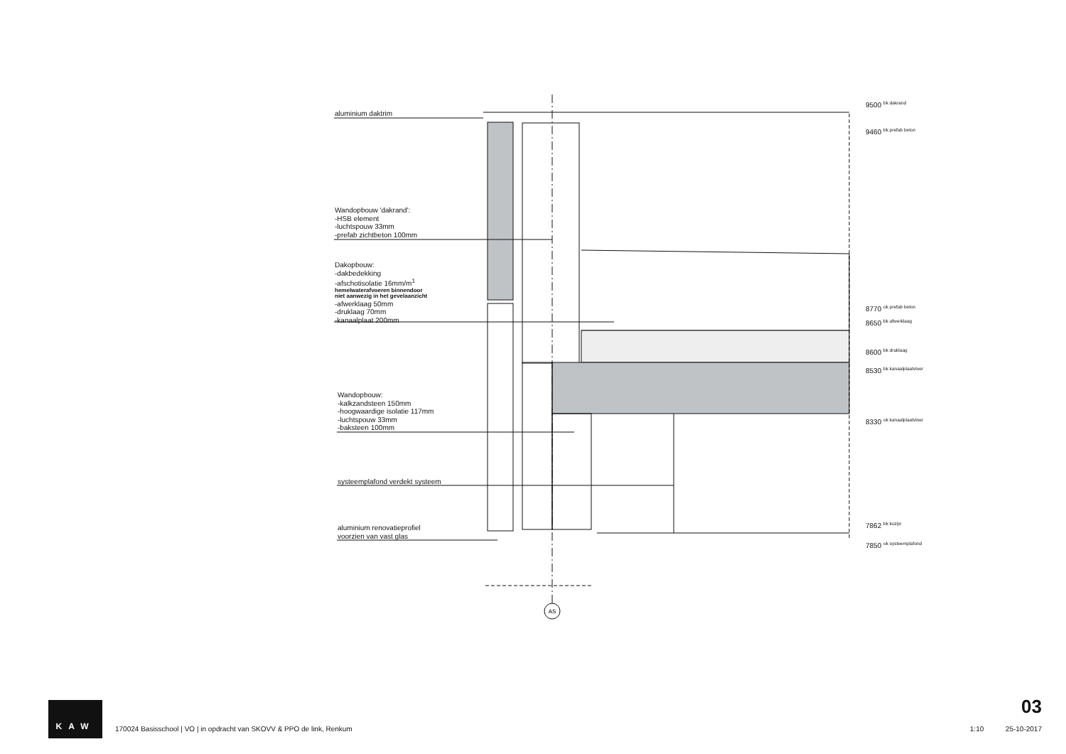AS
aluminium daktrim
Wandopbouw 'dakrand':
-HSB element
-luchtspouw 33mm
-prefab zichtbeton 100mm
Dakopbouw:
-dakbedekking
-afschotisolatie 16mm/m<sup>1</sup>
hemelwaterafvoeren binnendoor
niet aanwezig in het gevelaanzicht
-afwerklaag 50mm
-druklaag 70mm
-kanaalplaat 200mm
Wandopbouw:
-kalkzandsteen 150mm
-hoogwaardige isolatie 117mm
-luchtspouw 33mm
-baksteen 100mm
systeemplafond verdekt systeem
aluminium renovatieprofiel
voorzien van vast glas
9500 <sup>bk dakrand</sup>
9460 <sup>bk prefab beton</sup>
8770 <sup>ok prefab beton</sup>
8650 <sup>bk afwerklaag</sup>
8600 <sup>bk druklaag</sup>
8530 <sup>bk kanaalplaatvloer</sup>
8330 <sup>ok kanaalplaatvloer</sup>
7862 <sup>bk kozijn</sup>
7850 <sup>ok systeemplafond</sup>
KAW
170024 Basisschool | VO | in opdracht van SKOVV & PPO de link, Renkum
03
1:10 25-10-2017